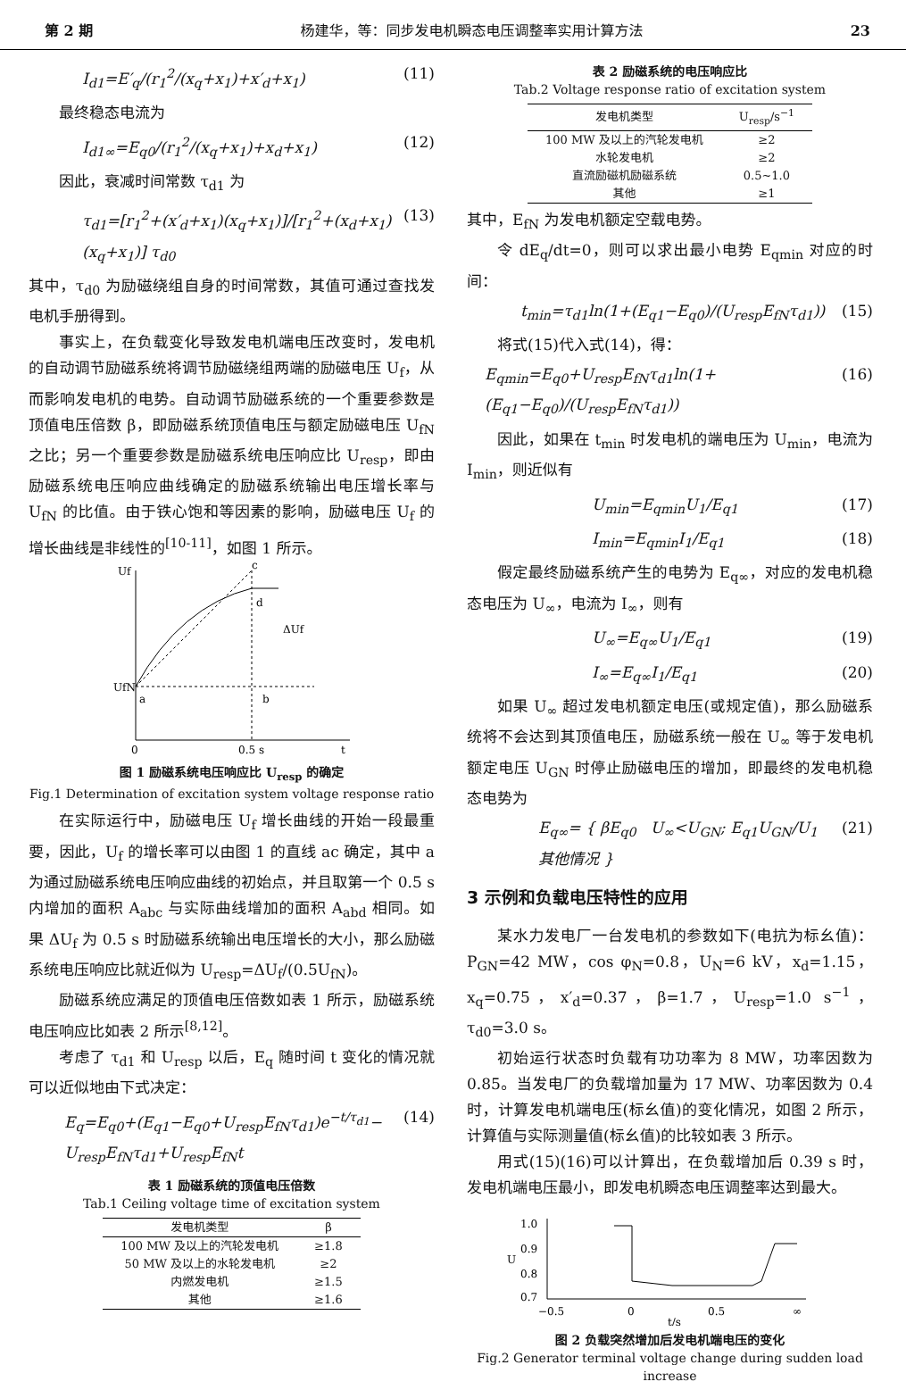第 2 期 杨建华，等：同步发电机瞬态电压调整率实用计算方法 23
I<sub>d1</sub>=E′<sub>q</sub>/(r<sub>1</sub><sup>2</sup>/(x<sub>q</sub>+x<sub>1</sub>)+x′<sub>d</sub>+x<sub>1</sub>) (11)
最终稳态电流为
I<sub>d1∞</sub>=E<sub>q0</sub>/(r<sub>1</sub><sup>2</sup>/(x<sub>q</sub>+x<sub>1</sub>)+x<sub>d</sub>+x<sub>1</sub>) (12)
因此，衰减时间常数 τ<sub>d1</sub> 为
τ<sub>d1</sub>=[r<sub>1</sub><sup>2</sup>+(x′<sub>d</sub>+x<sub>1</sub>)(x<sub>q</sub>+x<sub>1</sub>)]/[r<sub>1</sub><sup>2</sup>+(x<sub>d</sub>+x<sub>1</sub>)(x<sub>q</sub>+x<sub>1</sub>)] τ<sub>d0</sub> (13)
其中，τ<sub>d0</sub> 为励磁绕组自身的时间常数，其值可通过查找发电机手册得到。
事实上，在负载变化导致发电机端电压改变时，发电机的自动调节励磁系统将调节励磁绕组两端的励磁电压 U<sub>f</sub>，从而影响发电机的电势。自动调节励磁系统的一个重要参数是顶值电压倍数 β，即励磁系统顶值电压与额定励磁电压 U<sub>fN</sub> 之比；另一个重要参数是励磁系统电压响应比 U<sub>resp</sub>，即由励磁系统电压响应曲线确定的励磁系统输出电压增长率与 U<sub>fN</sub> 的比值。由于铁心饱和等因素的影响，励磁电压 U<sub>f</sub> 的增长曲线是非线性的<sup>[10-11]</sup>，如图 1 所示。
Uf
c
d
ΔUf
UfN
a
b
0
0.5 s
t
图 1 励磁系统电压响应比 U<sub>resp</sub> 的确定
Fig.1 Determination of excitation system voltage response ratio
在实际运行中，励磁电压 U<sub>f</sub> 增长曲线的开始一段最重要，因此，U<sub>f</sub> 的增长率可以由图 1 的直线 ac 确定，其中 a 为通过励磁系统电压响应曲线的初始点，并且取第一个 0.5 s 内增加的面积 A<sub>abc</sub> 与实际曲线增加的面积 A<sub>abd</sub> 相同。如果 ΔU<sub>f</sub> 为 0.5 s 时励磁系统输出电压增长的大小，那么励磁系统电压响应比就近似为 U<sub>resp</sub>=ΔU<sub>f</sub>/(0.5U<sub>fN</sub>)。
励磁系统应满足的顶值电压倍数如表 1 所示，励磁系统电压响应比如表 2 所示<sup>[8,12]</sup>。
考虑了 τ<sub>d1</sub> 和 U<sub>resp</sub> 以后，E<sub>q</sub> 随时间 t 变化的情况就可以近似地由下式决定：
E<sub>q</sub>=E<sub>q0</sub>+(E<sub>q1</sub>−E<sub>q0</sub>+U<sub>resp</sub>E<sub>fN</sub>τ<sub>d1</sub>)e<sup>−t/τ<sub>d1</sub></sup>−
U<sub>resp</sub>E<sub>fN</sub>τ<sub>d1</sub>+U<sub>resp</sub>E<sub>fN</sub>t (14)
表 1 励磁系统的顶值电压倍数
Tab.1 Ceiling voltage time of excitation system
| 发电机类型 | β |
| --- | --- |
| 100 MW 及以上的汽轮发电机 | ≥1.8 |
| 50 MW 及以上的水轮发电机 | ≥2 |
| 内燃发电机 | ≥1.5 |
| 其他 | ≥1.6 |
表 2 励磁系统的电压响应比
Tab.2 Voltage response ratio of excitation system
| 发电机类型 | U<sub>resp</sub>/s<sup>−1</sup> |
| --- | --- |
| 100 MW 及以上的汽轮发电机 | ≥2 |
| 水轮发电机 | ≥2 |
| 直流励磁机励磁系统 | 0.5~1.0 |
| 其他 | ≥1 |
其中，E<sub>fN</sub> 为发电机额定空载电势。
令 dE<sub>q</sub>/dt=0，则可以求出最小电势 E<sub>qmin</sub> 对应的时间：
t<sub>min</sub>=τ<sub>d1</sub>ln(1+(E<sub>q1</sub>−E<sub>q0</sub>)/(U<sub>resp</sub>E<sub>fN</sub>τ<sub>d1</sub>)) (15)
将式(15)代入式(14)，得：
E<sub>qmin</sub>=E<sub>q0</sub>+U<sub>resp</sub>E<sub>fN</sub>τ<sub>d1</sub>ln(1+(E<sub>q1</sub>−E<sub>q0</sub>)/(U<sub>resp</sub>E<sub>fN</sub>τ<sub>d1</sub>)) (16)
因此，如果在 t<sub>min</sub> 时发电机的端电压为 U<sub>min</sub>，电流为 I<sub>min</sub>，则近似有
U<sub>min</sub>=E<sub>qmin</sub>U<sub>1</sub>/E<sub>q1</sub> (17)
I<sub>min</sub>=E<sub>qmin</sub>I<sub>1</sub>/E<sub>q1</sub> (18)
假定最终励磁系统产生的电势为 E<sub>q∞</sub>，对应的发电机稳态电压为 U<sub>∞</sub>，电流为 I<sub>∞</sub>，则有
U<sub>∞</sub>=E<sub>q∞</sub>U<sub>1</sub>/E<sub>q1</sub> (19)
I<sub>∞</sub>=E<sub>q∞</sub>I<sub>1</sub>/E<sub>q1</sub> (20)
如果 U<sub>∞</sub> 超过发电机额定电压(或规定值)，那么励磁系统将不会达到其顶值电压，励磁系统一般在 U<sub>∞</sub> 等于发电机额定电压 U<sub>GN</sub> 时停止励磁电压的增加，即最终的发电机稳态电势为
E<sub>q∞</sub>= { βE<sub>q0</sub> U<sub>∞</sub><U<sub>GN</sub>; E<sub>q1</sub>U<sub>GN</sub>/U<sub>1</sub> 其他情况 } (21)
3 示例和负载电压特性的应用
某水力发电厂一台发电机的参数如下(电抗为标幺值)：P<sub>GN</sub>=42 MW，cos φ<sub>N</sub>=0.8，U<sub>N</sub>=6 kV，x<sub>d</sub>=1.15，x<sub>q</sub>=0.75，x′<sub>d</sub>=0.37，β=1.7，U<sub>resp</sub>=1.0 s<sup>−1</sup>，τ<sub>d0</sub>=3.0 s。
初始运行状态时负载有功功率为 8 MW，功率因数为 0.85。当发电厂的负载增加量为 17 MW、功率因数为 0.4 时，计算发电机端电压(标幺值)的变化情况，如图 2 所示，计算值与实际测量值(标幺值)的比较如表 3 所示。
用式(15)(16)可以计算出，在负载增加后 0.39 s 时，发电机端电压最小，即发电机瞬态电压调整率达到最大。
1.0
0.9
0.8
0.7
U
−0.5
0
0.5
∞
t/s
图 2 负载突然增加后发电机端电压的变化
Fig.2 Generator terminal voltage change during sudden load increase